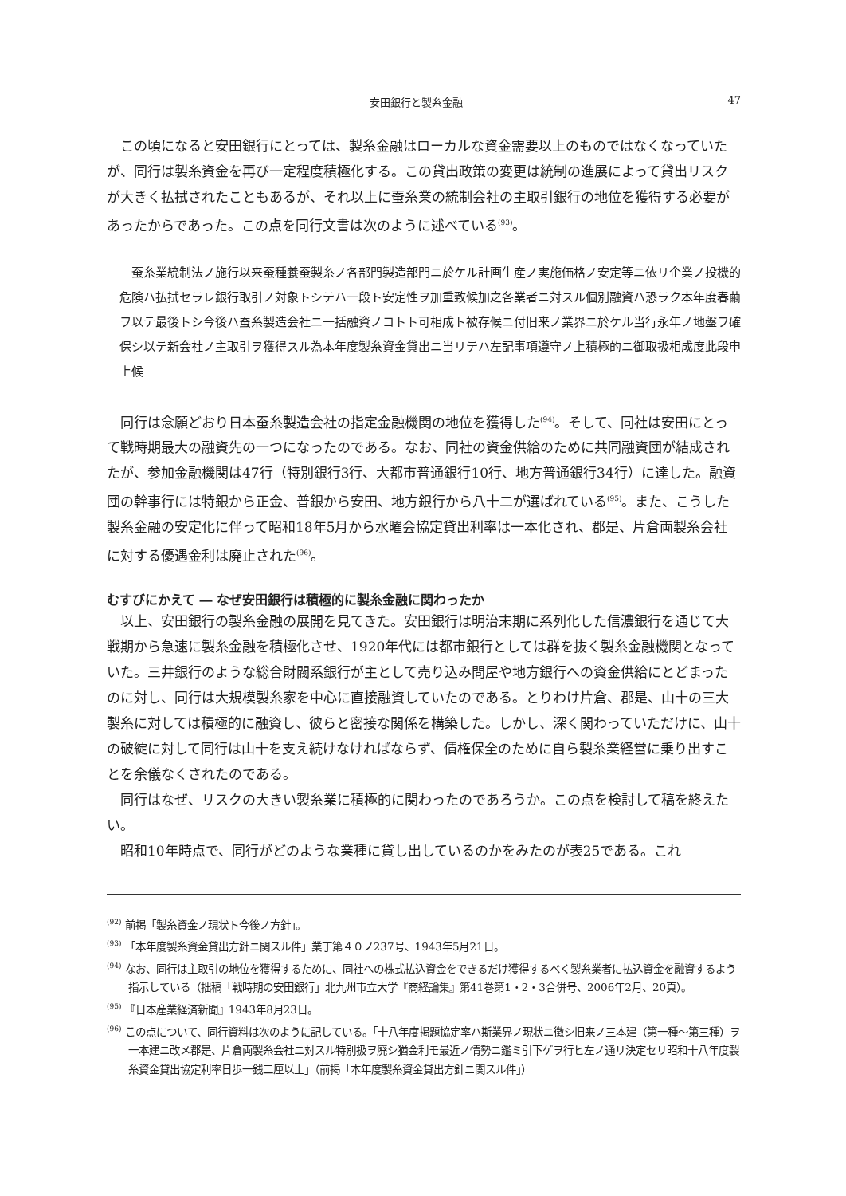安田銀行と製糸金融 47
この頃になると安田銀行にとっては、製糸金融はローカルな資金需要以上のものではなくなっていたが、同行は製糸資金を再び一定程度積極化する。この貸出政策の変更は統制の進展によって貸出リスクが大きく払拭されたこともあるが、それ以上に蚕糸業の統制会社の主取引銀行の地位を獲得する必要があったからであった。この点を同行文書は次のように述べている<sup>(93)</sup>。
蚕糸業統制法ノ施行以来蚕種養蚕製糸ノ各部門製造部門ニ於ケル計画生産ノ実施価格ノ安定等ニ依リ企業ノ投機的危険ハ払拭セラレ銀行取引ノ対象トシテハ一段ト安定性ヲ加重致候加之各業者ニ対スル個別融資ハ恐ラク本年度春繭ヲ以テ最後トシ今後ハ蚕糸製造会社ニ一括融資ノコトト可相成ト被存候ニ付旧来ノ業界ニ於ケル当行永年ノ地盤ヲ確保シ以テ新会社ノ主取引ヲ獲得スル為本年度製糸資金貸出ニ当リテハ左記事項遵守ノ上積極的ニ御取扱相成度此段申上候
同行は念願どおり日本蚕糸製造会社の指定金融機関の地位を獲得した<sup>(94)</sup>。そして、同社は安田にとって戦時期最大の融資先の一つになったのである。なお、同社の資金供給のために共同融資団が結成されたが、参加金融機関は47行（特別銀行3行、大都市普通銀行10行、地方普通銀行34行）に達した。融資団の幹事行には特銀から正金、普銀から安田、地方銀行から八十二が選ばれている<sup>(95)</sup>。また、こうした製糸金融の安定化に伴って昭和18年5月から水曜会協定貸出利率は一本化され、郡是、片倉両製糸会社に対する優遇金利は廃止された<sup>(96)</sup>。
むすびにかえて ― なぜ安田銀行は積極的に製糸金融に関わったか
以上、安田銀行の製糸金融の展開を見てきた。安田銀行は明治末期に系列化した信濃銀行を通じて大戦期から急速に製糸金融を積極化させ、1920年代には都市銀行としては群を抜く製糸金融機関となっていた。三井銀行のような総合財閥系銀行が主として売り込み問屋や地方銀行への資金供給にとどまったのに対し、同行は大規模製糸家を中心に直接融資していたのである。とりわけ片倉、郡是、山十の三大製糸に対しては積極的に融資し、彼らと密接な関係を構築した。しかし、深く関わっていただけに、山十の破綻に対して同行は山十を支え続けなければならず、債権保全のために自ら製糸業経営に乗り出すことを余儀なくされたのである。
同行はなぜ、リスクの大きい製糸業に積極的に関わったのであろうか。この点を検討して稿を終えたい。
昭和10年時点で、同行がどのような業種に貸し出しているのかをみたのが表25である。これ
<sup>(92)</sup> 前掲「製糸資金ノ現状ト今後ノ方針」。
<sup>(93)</sup> 「本年度製糸資金貸出方針ニ関スル件」業丁第４０ノ237号、1943年5月21日。
<sup>(94)</sup> なお、同行は主取引の地位を獲得するために、同社への株式払込資金をできるだけ獲得するべく製糸業者に払込資金を融資するよう指示している（拙稿「戦時期の安田銀行」北九州市立大学『商経論集』第41巻第1・2・3合併号、2006年2月、20頁）。
<sup>(95)</sup> 『日本産業経済新聞』1943年8月23日。
<sup>(96)</sup> この点について、同行資料は次のように記している。「十八年度掲題協定率ハ斯業界ノ現状ニ徴シ旧来ノ三本建（第一種～第三種）ヲ一本建ニ改メ郡是、片倉両製糸会社ニ対スル特別扱ヲ廃シ猶金利モ最近ノ情勢ニ鑑ミ引下ゲヲ行ヒ左ノ通リ決定セリ昭和十八年度製糸資金貸出協定利率日歩一銭二厘以上」（前掲「本年度製糸資金貸出方針ニ関スル件」）